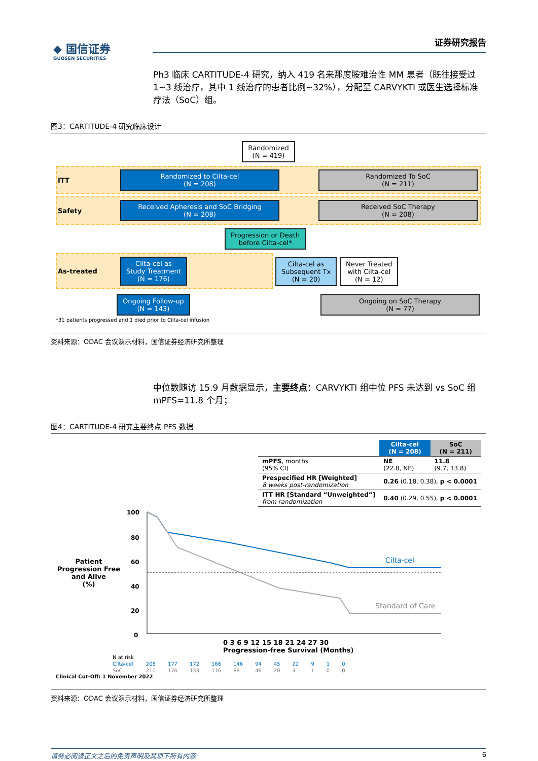◆ 国信证券
GUOSEN SECURITIES
证券研究报告
Ph3 临床 CARTITUDE-4 研究，纳入 419 名来那度胺难治性 MM 患者（既往接受过 1~3 线治疗，其中 1 线治疗的患者比例~32%），分配至 CARVYKTI 或医生选择标准疗法（SoC）组。
图3：CARTITUDE-4 研究临床设计
Randomized
(N = 419)
ITT
Randomized to Cilta-cel
(N = 208)
Randomized To SoC
(N = 211)
Safety
Received Apheresis and SoC Bridging
(N = 208)
Received SoC Therapy
(N = 208)
Progression or Death
before Cilta-cel*
As-treated
Cilta-cel as
Study Treatment
(N = 176)
Cilta-cel as
Subsequent Tx
(N = 20)
Never Treated
with Cilta-cel
(N = 12)
Ongoing Follow-up
(N = 143)
Ongoing on SoC Therapy
(N = 77)
*31 patients progressed and 1 died prior to Cilta-cel infusion
资料来源：ODAC 会议演示材料，国信证券经济研究所整理
中位数随访 15.9 月数据显示，主要终点：CARVYKTI 组中位 PFS 未达到 vs SoC 组 mPFS=11.8 个月；
图4：CARTITUDE-4 研究主要终点 PFS 数据
| | Cilta-cel (N = 208) | SoC (N = 211) |
| --- | --- | --- |
| mPFS , months (95% CI) | NE (22.8, NE) | 11.8 (9.7, 13.8) |
| Prespecified HR [Weighted] 8 weeks post-randomization | 0.26 (0.18, 0.38), p < 0.0001 | |
| ITT HR [Standard “Unweighted”] from randomization | 0.40 (0.29, 0.55), p < 0.0001 | |
Patient Progression Free and Alive
(%)
100
80
60
40
20
0
Cilta-cel
Standard of Care
0 3 6 9 12 15 18 21 24 27 30
Progression-free Survival (Months)
| N at risk | | | | | | | | | | | |
| Cilta-cel | 208 | 177 | 172 | 166 | 146 | 94 | 45 | 22 | 9 | 1 | 0 |
| SoC | 211 | 176 | 133 | 116 | 88 | 46 | 20 | 4 | 1 | 0 | 0 |
Clinical Cut-Off: 1 November 2022
资料来源：ODAC 会议演示材料，国信证券经济研究所整理
请务必阅读正文之后的免责声明及其项下所有内容 6